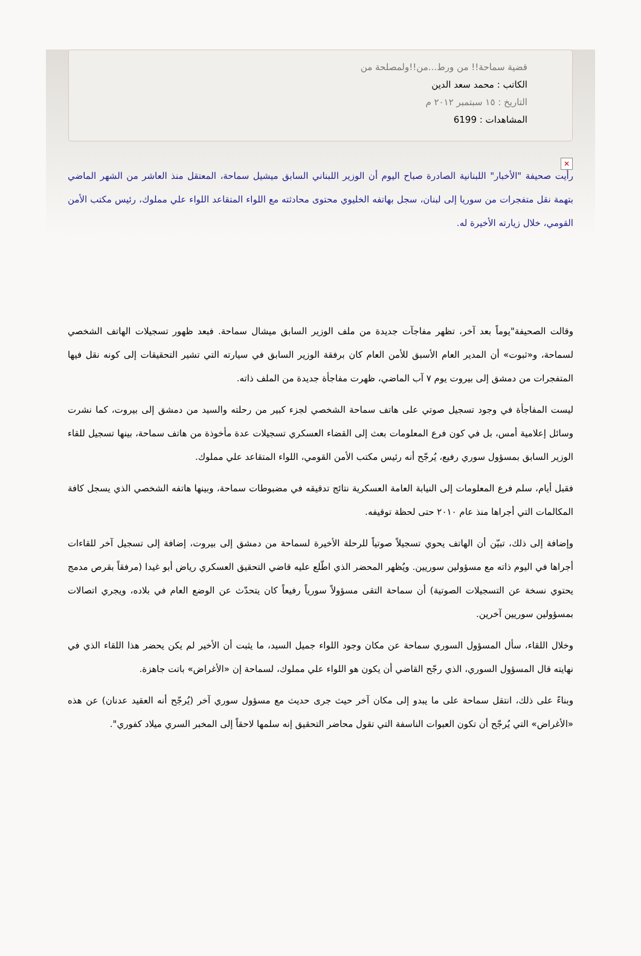قضية سماحة!! من ورط...من!!ولمصلحة من
الكاتب : محمد سعد الدين
التاريخ : ١٥ سبتمبر ٢٠١٢ م
المشاهدات : 6199
✕
رأيت صحيفة "الأخبار" اللبنانية الصادرة صباح اليوم أن الوزير اللبناني السابق ميشيل سماحة، المعتقل منذ العاشر من الشهر الماضي بتهمة نقل متفجرات من سوريا إلى لبنان، سجل بهاتفه الخليوي محتوى محادثته مع اللواء المتقاعد اللواء علي مملوك، رئيس مكتب الأمن القومي، خلال زيارته الأخيرة له.
وقالت الصحيفة"يوماً بعد آخر، تظهر مفاجآت جديدة من ملف الوزير السابق ميشال سماحة. فبعد ظهور تسجيلات الهاتف الشخصي لسماحة، و«ثبوت» أن المدير العام الأسبق للأمن العام كان برفقة الوزير السابق في سيارته التي تشير التحقيقات إلى كونه نقل فيها المتفجرات من دمشق إلى بيروت يوم ٧ آب الماضي، ظهرت مفاجأة جديدة من الملف ذاته.
ليست المفاجأة في وجود تسجيل صوتي على هاتف سماحة الشخصي لجزء كبير من رحلته والسيد من دمشق إلى بيروت، كما نشرت وسائل إعلامية أمس، بل في كون فرع المعلومات بعث إلى القضاء العسكري تسجيلات عدة مأخوذة من هاتف سماحة، بينها تسجيل للقاء الوزير السابق بمسؤول سوري رفيع، يُرجّح أنه رئيس مكتب الأمن القومي، اللواء المتقاعد علي مملوك.
فقبل أيام، سلم فرع المعلومات إلى النيابة العامة العسكرية نتائج تدقيقه في مضبوطات سماحة، وبينها هاتفه الشخصي الذي يسجل كافة المكالمات التي أجراها منذ عام ٢٠١٠ حتى لحظة توقيفه.
وإضافة إلى ذلك، تبيّن أن الهاتف يحوي تسجيلاً صوتياً للرحلة الأخيرة لسماحة من دمشق إلى بيروت، إضافة إلى تسجيل آخر للقاءات أجراها في اليوم ذاته مع مسؤولين سوريين. ويُظهر المحضر الذي اطّلع عليه قاضي التحقيق العسكري رياض أبو غيدا (مرفقاً بقرص مدمج يحتوي نسخة عن التسجيلات الصوتية) أن سماحة التقى مسؤولاً سورياً رفيعاً كان يتحدّث عن الوضع العام في بلاده، ويجري اتصالات بمسؤولين سوريين آخرين.
وخلال اللقاء، سأل المسؤول السوري سماحة عن مكان وجود اللواء جميل السيد، ما يثبت أن الأخير لم يكن يحضر هذا اللقاء الذي في نهايته قال المسؤول السوري، الذي رجّح القاضي أن يكون هو اللواء علي مملوك، لسماحة إن «الأغراض» باتت جاهزة.
وبناءً على ذلك، انتقل سماحة على ما يبدو إلى مكان آخر حيث جرى حديث مع مسؤول سوري آخر (يُرجّح أنه العقيد عدنان) عن هذه «الأغراض» التي يُرجّح أن تكون العبوات الناسفة التي تقول محاضر التحقيق إنه سلمها لاحقاً إلى المخبر السري ميلاد كفوري".